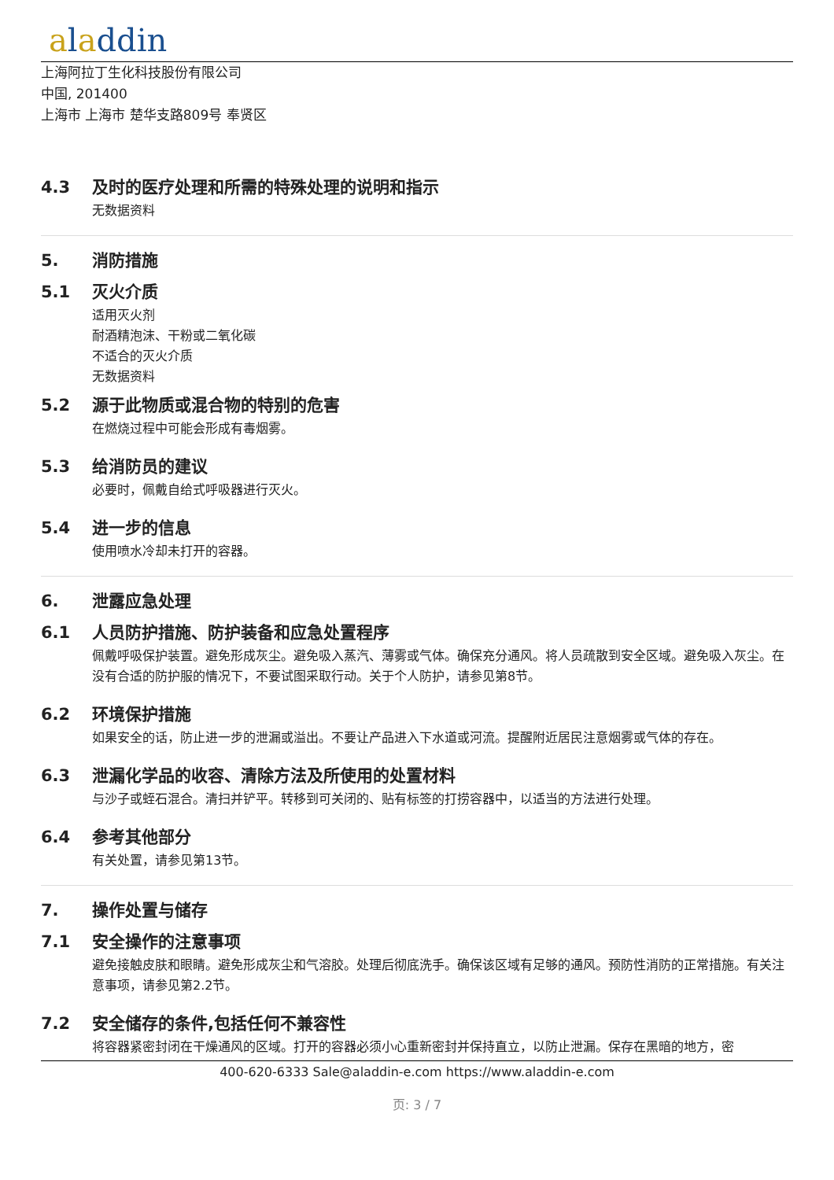aladdin
上海阿拉丁生化科技股份有限公司
中国, 201400
上海市 上海市 楚华支路809号 奉贤区
4.3 及时的医疗处理和所需的特殊处理的说明和指示
无数据资料
5. 消防措施
5.1 灭火介质
适用灭火剂
耐酒精泡沫、干粉或二氧化碳
不适合的灭火介质
无数据资料
5.2 源于此物质或混合物的特别的危害
在燃烧过程中可能会形成有毒烟雾。
5.3 给消防员的建议
必要时，佩戴自给式呼吸器进行灭火。
5.4 进一步的信息
使用喷水冷却未打开的容器。
6. 泄露应急处理
6.1 人员防护措施、防护装备和应急处置程序
佩戴呼吸保护装置。避免形成灰尘。避免吸入蒸汽、薄雾或气体。确保充分通风。将人员疏散到安全区域。避免吸入灰尘。在没有合适的防护服的情况下，不要试图采取行动。关于个人防护，请参见第8节。
6.2 环境保护措施
如果安全的话，防止进一步的泄漏或溢出。不要让产品进入下水道或河流。提醒附近居民注意烟雾或气体的存在。
6.3 泄漏化学品的收容、清除方法及所使用的处置材料
与沙子或蛭石混合。清扫并铲平。转移到可关闭的、贴有标签的打捞容器中，以适当的方法进行处理。
6.4 参考其他部分
有关处置，请参见第13节。
7. 操作处置与储存
7.1 安全操作的注意事项
避免接触皮肤和眼睛。避免形成灰尘和气溶胶。处理后彻底洗手。确保该区域有足够的通风。预防性消防的正常措施。有关注意事项，请参见第2.2节。
7.2 安全储存的条件,包括任何不兼容性
将容器紧密封闭在干燥通风的区域。打开的容器必须小心重新密封并保持直立，以防止泄漏。保存在黑暗的地方，密
400-620-6333 Sale@aladdin-e.com https://www.aladdin-e.com
页: 3 / 7